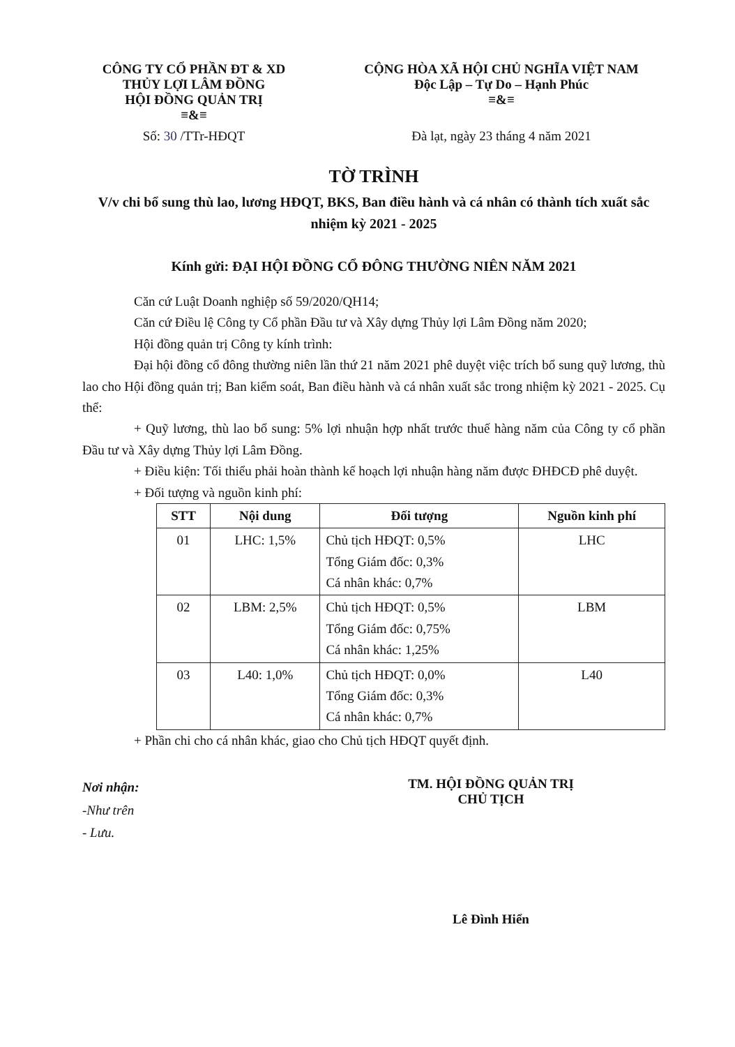CÔNG TY CỔ PHẦN ĐT & XD
THỦY LỢI LÂM ĐỒNG
HỘI ĐỒNG QUẢN TRỊ
≡&≡
CỘNG HÒA XÃ HỘI CHỦ NGHĨA VIỆT NAM
Độc Lập – Tự Do – Hạnh Phúc
≡&≡
Số: 30 /TTr-HĐQT Đà lạt, ngày 23 tháng 4 năm 2021
TỜ TRÌNH
V/v chi bổ sung thù lao, lương HĐQT, BKS, Ban điều hành và cá nhân có thành tích xuất sắc nhiệm kỳ 2021 - 2025
Kính gửi: ĐẠI HỘI ĐỒNG CỔ ĐÔNG THƯỜNG NIÊN NĂM 2021
Căn cứ Luật Doanh nghiệp số 59/2020/QH14;
Căn cứ Điều lệ Công ty Cổ phần Đầu tư và Xây dựng Thủy lợi Lâm Đồng năm 2020;
Hội đồng quản trị Công ty kính trình:
Đại hội đồng cổ đông thường niên lần thứ 21 năm 2021 phê duyệt việc trích bổ sung quỹ lương, thù lao cho Hội đồng quản trị; Ban kiểm soát, Ban điều hành và cá nhân xuất sắc trong nhiệm kỳ 2021 - 2025. Cụ thể:
+ Quỹ lương, thù lao bổ sung: 5% lợi nhuận hợp nhất trước thuế hàng năm của Công ty cổ phần Đầu tư và Xây dựng Thủy lợi Lâm Đồng.
+ Điều kiện: Tối thiểu phải hoàn thành kế hoạch lợi nhuận hàng năm được ĐHĐCĐ phê duyệt.
+ Đối tượng và nguồn kinh phí:
| STT | Nội dung | Đối tượng | Nguồn kinh phí |
| --- | --- | --- | --- |
| 01 | LHC: 1,5% | Chủ tịch HĐQT: 0,5% Tổng Giám đốc: 0,3% Cá nhân khác: 0,7% | LHC |
| 02 | LBM: 2,5% | Chủ tịch HĐQT: 0,5% Tổng Giám đốc: 0,75% Cá nhân khác: 1,25% | LBM |
| 03 | L40: 1,0% | Chủ tịch HĐQT: 0,0% Tổng Giám đốc: 0,3% Cá nhân khác: 0,7% | L40 |
+ Phần chi cho cá nhân khác, giao cho Chủ tịch HĐQT quyết định.
Nơi nhận:
-Như trên
- Lưu.
TM. HỘI ĐỒNG QUẢN TRỊ
CHỦ TỊCH
Lê Đình Hiển